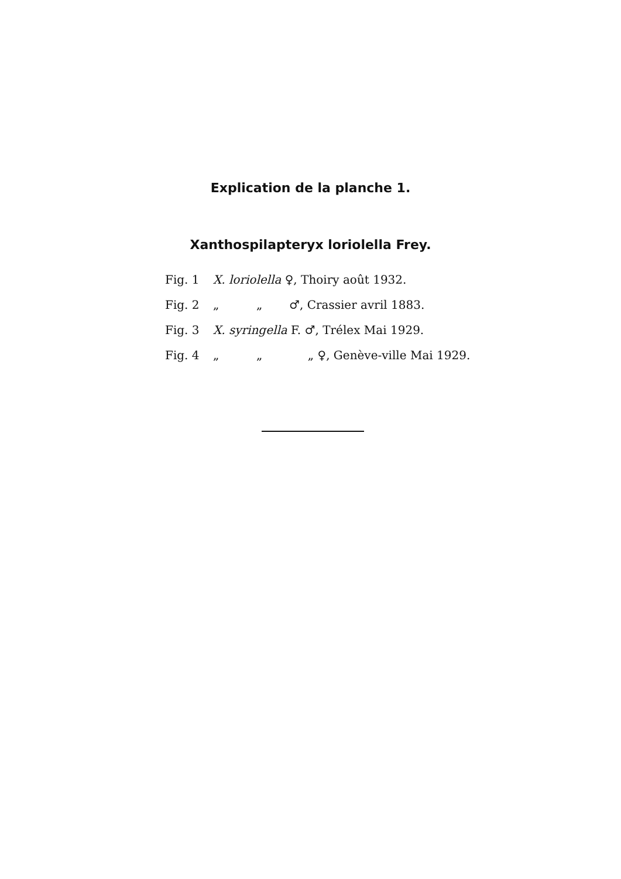Explication de la planche 1.
Xanthospilapteryx loriolella Frey.
Fig. 1 X. loriolella ♀, Thoiry août 1932.
Fig. 2 „ „ ♂, Crassier avril 1883.
Fig. 3 X. syringella F. ♂, Trélex Mai 1929.
Fig. 4 „ „ „ ♀, Genève-ville Mai 1929.